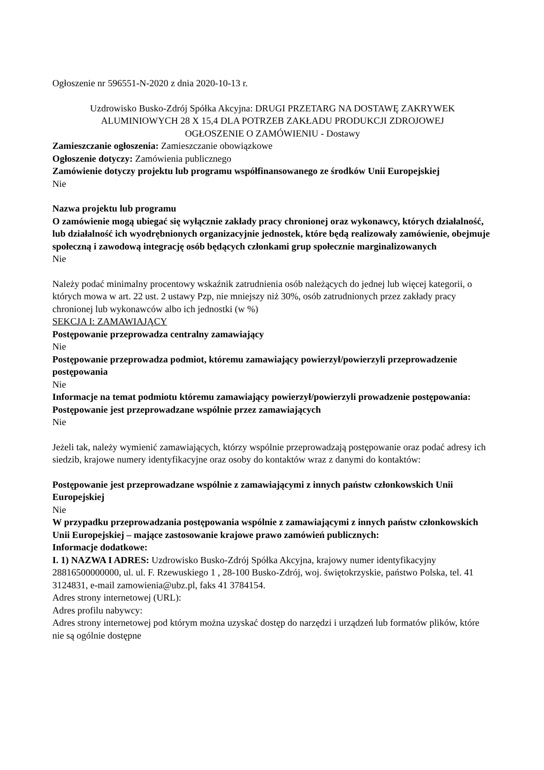Ogłoszenie nr 596551-N-2020 z dnia 2020-10-13 r.
Uzdrowisko Busko-Zdrój Spółka Akcyjna: DRUGI PRZETARG NA DOSTAWĘ ZAKRYWEK ALUMINIOWYCH 28 X 15,4 DLA POTRZEB ZAKŁADU PRODUKCJI ZDROJOWEJ
OGŁOSZENIE O ZAMÓWIENIU - Dostawy
Zamieszczanie ogłoszenia: Zamieszczanie obowiązkowe
Ogłoszenie dotyczy: Zamówienia publicznego
Zamówienie dotyczy projektu lub programu współfinansowanego ze środków Unii Europejskiej
Nie
Nazwa projektu lub programu
O zamówienie mogą ubiegać się wyłącznie zakłady pracy chronionej oraz wykonawcy, których działalność, lub działalność ich wyodrębnionych organizacyjnie jednostek, które będą realizowały zamówienie, obejmuje społeczną i zawodową integrację osób będących członkami grup społecznie marginalizowanych
Nie
Należy podać minimalny procentowy wskaźnik zatrudnienia osób należących do jednej lub więcej kategorii, o których mowa w art. 22 ust. 2 ustawy Pzp, nie mniejszy niż 30%, osób zatrudnionych przez zakłady pracy chronionej lub wykonawców albo ich jednostki (w %)
SEKCJA I: ZAMAWIAJĄCY
Postępowanie przeprowadza centralny zamawiający
Nie
Postępowanie przeprowadza podmiot, któremu zamawiający powierzył/powierzyli przeprowadzenie postępowania
Nie
Informacje na temat podmiotu któremu zamawiający powierzył/powierzyli prowadzenie postępowania:
Postępowanie jest przeprowadzane wspólnie przez zamawiających
Nie
Jeżeli tak, należy wymienić zamawiających, którzy wspólnie przeprowadzają postępowanie oraz podać adresy ich siedzib, krajowe numery identyfikacyjne oraz osoby do kontaktów wraz z danymi do kontaktów:
Postępowanie jest przeprowadzane wspólnie z zamawiającymi z innych państw członkowskich Unii Europejskiej
Nie
W przypadku przeprowadzania postępowania wspólnie z zamawiającymi z innych państw członkowskich Unii Europejskiej – mające zastosowanie krajowe prawo zamówień publicznych:
Informacje dodatkowe:
I. 1) NAZWA I ADRES: Uzdrowisko Busko-Zdrój Spółka Akcyjna, krajowy numer identyfikacyjny 28816500000000, ul. ul. F. Rzewuskiego 1 , 28-100 Busko-Zdrój, woj. świętokrzyskie, państwo Polska, tel. 41 3124831, e-mail zamowienia@ubz.pl, faks 41 3784154.
Adres strony internetowej (URL):
Adres profilu nabywcy:
Adres strony internetowej pod którym można uzyskać dostęp do narzędzi i urządzeń lub formatów plików, które nie są ogólnie dostępne